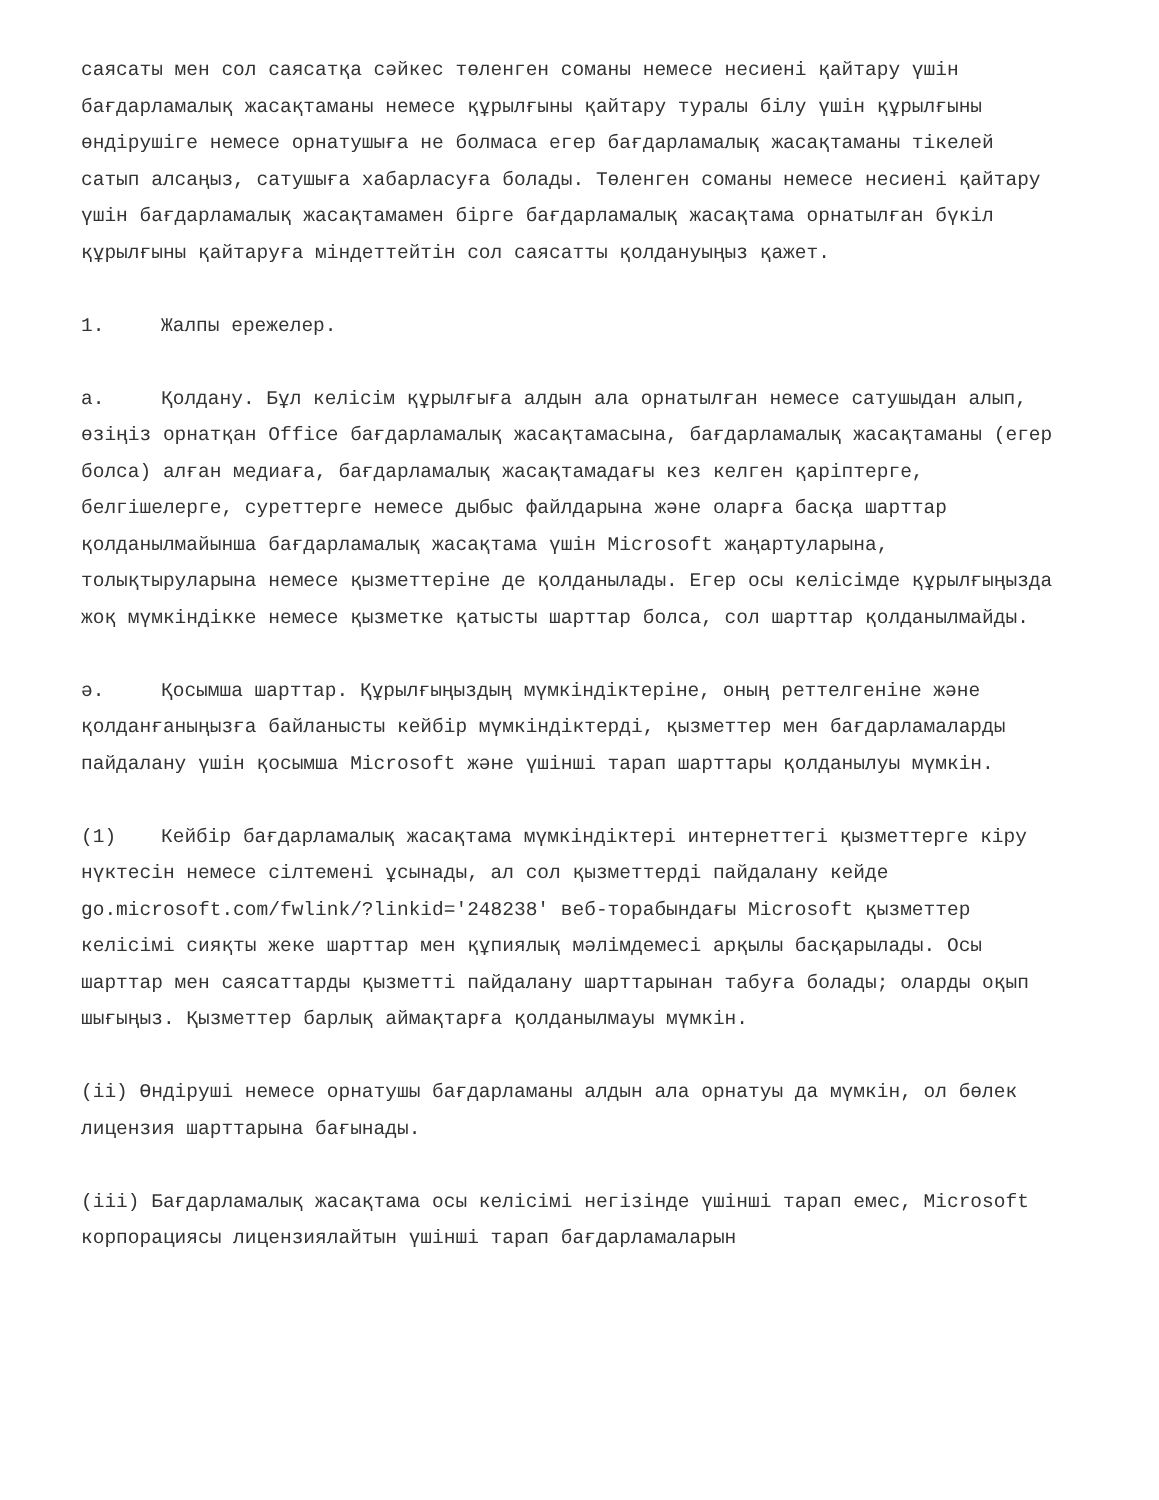саясаты мен сол саясатқа сәйкес төленген соманы немесе несиені қайтару үшін бағдарламалық жасақтаманы немесе құрылғыны қайтару туралы білу үшін құрылғыны өндірушіге немесе орнатушыға не болмаса егер бағдарламалық жасақтаманы тікелей сатып алсаңыз, сатушыға хабарласуға болады. Төленген соманы немесе несиені қайтару үшін бағдарламалық жасақтамамен бірге бағдарламалық жасақтама орнатылған бүкіл құрылғыны қайтаруға міндеттейтін сол саясатты қолдануыңыз қажет.
1. Жалпы ережелер.
а. Қолдану. Бұл келісім құрылғыға алдын ала орнатылған немесе сатушыдан алып, өзіңіз орнатқан Office бағдарламалық жасақтамасына, бағдарламалық жасақтаманы (егер болса) алған медиаға, бағдарламалық жасақтамадағы кез келген қаріптерге, белгішелерге, суреттерге немесе дыбыс файлдарына және оларға басқа шарттар қолданылмайынша бағдарламалық жасақтама үшін Microsoft жаңартуларына, толықтыруларына немесе қызметтеріне де қолданылады. Егер осы келісімде құрылғыңызда жоқ мүмкіндікке немесе қызметке қатысты шарттар болса, сол шарттар қолданылмайды.
ә. Қосымша шарттар. Құрылғыңыздың мүмкіндіктеріне, оның реттелгеніне және қолданғаныңызға байланысты кейбір мүмкіндіктерді, қызметтер мен бағдарламаларды пайдалану үшін қосымша Microsoft және үшінші тарап шарттары қолданылуы мүмкін.
(1) Кейбір бағдарламалық жасақтама мүмкіндіктері интернеттегі қызметтерге кіру нүктесін немесе сілтемені ұсынады, ал сол қызметтерді пайдалану кейде go.microsoft.com/fwlink/?linkid='248238' веб-торабындағы Microsoft қызметтер келісімі сияқты жеке шарттар мен құпиялық мәлімдемесі арқылы басқарылады. Осы шарттар мен саясаттарды қызметті пайдалану шарттарынан табуға болады; оларды оқып шығыңыз. Қызметтер барлық аймақтарға қолданылмауы мүмкін.
(ii) Өндіруші немесе орнатушы бағдарламаны алдын ала орнатуы да мүмкін, ол бөлек лицензия шарттарына бағынады.
(iii) Бағдарламалық жасақтама осы келісімі негізінде үшінші тарап емес, Microsoft корпорациясы лицензиялайтын үшінші тарап бағдарламаларын